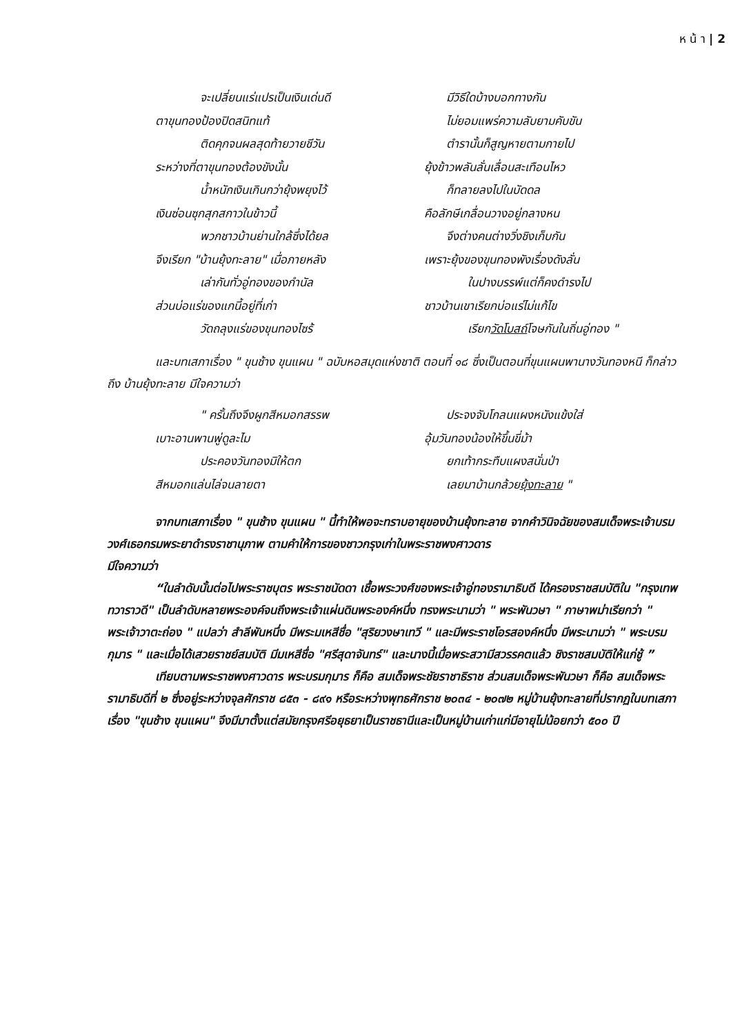ห น้ า | 2
จะเปลี่ยนแร่แปรเป็นเงินเด่นดี มีวิธีใดบ้างบอกทางกัน
ตาขุนทองป้องปิดสนิทแท้ ไม่ยอมแพร่ความลับยามคับขัน
ติดคุกจนผลสุดท้ายวายชีวัน ตำรานั้นก็สูญหายตามกายไป
ระหว่างที่ตาขุนทองต้องขังนั้น ยุ้งข้าวพลันลั่นเลื่อนสะเทือนไหว
น้ำหนักเงินเกินกว่ายุ้งพยุงไว้ ก็ทลายลงไปในบัดดล
เงินซ่อนซุกสุกสกาวในข้าวนี้ คือลักษีเกลื่อนวางอยู่กลางหน
พวกชาวบ้านย่านใกล้ซึ่งได้ยล จึงต่างคนต่างวิ่งชิงเก็บกัน
จึงเรียก "บ้านยุ้งทะลาย" เมื่อภายหลัง เพราะยุ้งของขุนทองพังเรื่องดังลั่น
เล่ากันทั่วอู่ทองของกำนัล ในปางบรรพ์แต่ก็คงดำรงไป
ส่วนบ่อแร่ของแกนี้อยู่ที่เก่า ชาวบ้านเขาเรียกบ่อแร่ไม่แก้ไข
วัดถลุงแร่ของขุนทองไซร้ เรียกวัดโบสถ์โจษกันในถิ่นอู่ทอง "
และบทเสภาเรื่อง " ขุนช้าง ขุนแผน " ฉบับหอสมุดแห่งชาติ ตอนที่ ๑๘ ซึ่งเป็นตอนที่ขุนแผนพานางวันทองหนี ก็กล่าวถึง บ้านยุ้งทะลาย มีใจความว่า
" ครั้นถึงจึงผูกสีหมอกสรรพ ประจงจับโกลนแผงหนังแข้งใส่
เบาะอานพานพู่ดูละไม อุ้มวันทองน้องให้ขึ้นขี่ม้า
ประคองวันทองมิให้ตก ยกเท้ากระทืบแผงสนั่นป่า
สีหมอกแล่นไล่จนลายตา เลยมาบ้านกล้วยยุ้งทะลาย "
จากบทเสภาเรื่อง " ขุนช้าง ขุนแผน " นี้ทำให้พอจะทราบอายุของบ้านยุ้งทะลาย จากคำวินิจฉัยของสมเด็จพระเจ้าบรมวงศ์เธอกรมพระยาดำรงราชานุภาพ ตามคำให้การของชาวกรุงเก่าในพระราชพงศาวดาร
มีใจความว่า
“ในลำดับนั้นต่อไปพระราชบุตร พระราชนัดดา เชื้อพระวงศ์ของพระเจ้าอู่ทองรามาธิบดี ได้ครองราชสมบัติใน "กรุงเทพทวาราวดี" เป็นลำดับหลายพระองค์จนถึงพระเจ้าแผ่นดินพระองค์หนึ่ง ทรงพระนามว่า " พระพันวษา " ภาษาพม่าเรียกว่า " พระเจ้าวาตะถ่อง " แปลว่า สำลีพันหนึ่ง มีพระมเหสีชื่อ "สุริยวงษาเทวี " และมีพระราชโอรสองค์หนึ่ง มีพระนามว่า " พระบรมกุมาร " และเมื่อได้เสวยราชย์สมบัติ มีมเหสีชื่อ "ศรีสุดาจันทร์" และนางนี้เมื่อพระสวามีสวรรคตแล้ว ชิงราชสมบัติให้แก่ชู้ ”
เทียบตามพระราชพงศาวดาร พระบรมกุมาร ก็คือ สมเด็จพระชัยราชาธิราช ส่วนสมเด็จพระพันวษา ก็คือ สมเด็จพระรามาธิบดีที่ ๒ ซึ่งอยู่ระหว่างจุลศักราช ๘๕๓ - ๘๙๑ หรือระหว่างพุทธศักราช ๒๐๓๔ - ๒๐๗๒ หมู่บ้านยุ้งทะลายที่ปรากฏในบทเสภาเรื่อง "ขุนช้าง ขุนแผน" จึงมีมาตั้งแต่สมัยกรุงศรีอยุธยาเป็นราชธานีและเป็นหมู่บ้านเก่าแก่มีอายุไม่น้อยกว่า ๕๐๐ ปี